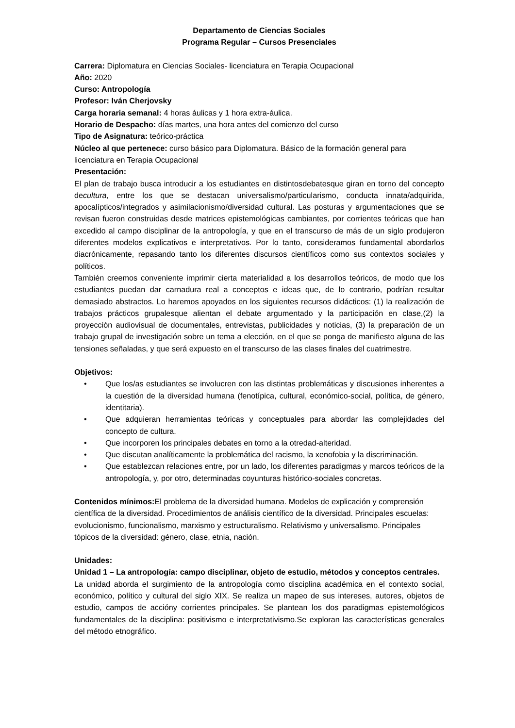Departamento de Ciencias Sociales
Programa Regular – Cursos Presenciales
Carrera: Diplomatura en Ciencias Sociales- licenciatura en Terapia Ocupacional
Año: 2020
Curso: Antropología
Profesor: Iván Cherjovsky
Carga horaria semanal: 4 horas áulicas y 1 hora extra-áulica.
Horario de Despacho: días martes, una hora antes del comienzo del curso
Tipo de Asignatura: teórico-práctica
Núcleo al que pertenece: curso básico para Diplomatura. Básico de la formación general para licenciatura en Terapia Ocupacional
Presentación:
El plan de trabajo busca introducir a los estudiantes en distintosdebatesque giran en torno del concepto decultura, entre los que se destacan universalismo/particularismo, conducta innata/adquirida, apocalípticos/integrados y asimilacionismo/diversidad cultural. Las posturas y argumentaciones que se revisan fueron construidas desde matrices epistemológicas cambiantes, por corrientes teóricas que han excedido al campo disciplinar de la antropología, y que en el transcurso de más de un siglo produjeron diferentes modelos explicativos e interpretativos. Por lo tanto, consideramos fundamental abordarlos diacrónicamente, repasando tanto los diferentes discursos científicos como sus contextos sociales y políticos.
También creemos conveniente imprimir cierta materialidad a los desarrollos teóricos, de modo que los estudiantes puedan dar carnadura real a conceptos e ideas que, de lo contrario, podrían resultar demasiado abstractos. Lo haremos apoyados en los siguientes recursos didácticos: (1) la realización de trabajos prácticos grupalesque alientan el debate argumentado y la participación en clase,(2) la proyección audiovisual de documentales, entrevistas, publicidades y noticias, (3) la preparación de un trabajo grupal de investigación sobre un tema a elección, en el que se ponga de manifiesto alguna de las tensiones señaladas, y que será expuesto en el transcurso de las clases finales del cuatrimestre.
Objetivos:
• Que los/as estudiantes se involucren con las distintas problemáticas y discusiones inherentes a la cuestión de la diversidad humana (fenotípica, cultural, económico-social, política, de género, identitaria).
• Que adquieran herramientas teóricas y conceptuales para abordar las complejidades del concepto de cultura.
• Que incorporen los principales debates en torno a la otredad-alteridad.
• Que discutan analíticamente la problemática del racismo, la xenofobia y la discriminación.
• Que establezcan relaciones entre, por un lado, los diferentes paradigmas y marcos teóricos de la antropología, y, por otro, determinadas coyunturas histórico-sociales concretas.
Contenidos mínimos: El problema de la diversidad humana. Modelos de explicación y comprensión científica de la diversidad. Procedimientos de análisis científico de la diversidad. Principales escuelas: evolucionismo, funcionalismo, marxismo y estructuralismo. Relativismo y universalismo. Principales tópicos de la diversidad: género, clase, etnia, nación.
Unidades:
Unidad 1 – La antropología: campo disciplinar, objeto de estudio, métodos y conceptos centrales.
La unidad aborda el surgimiento de la antropología como disciplina académica en el contexto social, económico, político y cultural del siglo XIX. Se realiza un mapeo de sus intereses, autores, objetos de estudio, campos de accióny corrientes principales. Se plantean los dos paradigmas epistemológicos fundamentales de la disciplina: positivismo e interpretativismo.Se exploran las características generales del método etnográfico.